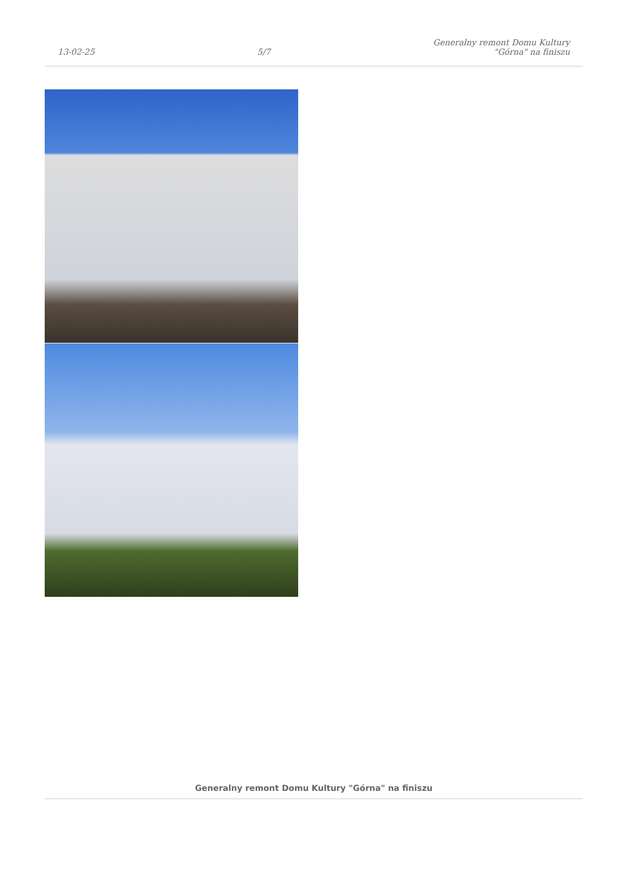13-02-25
5/7
Generalny remont Domu Kultury
"Górna" na finiszu
Generalny remont Domu Kultury "Górna" na finiszu